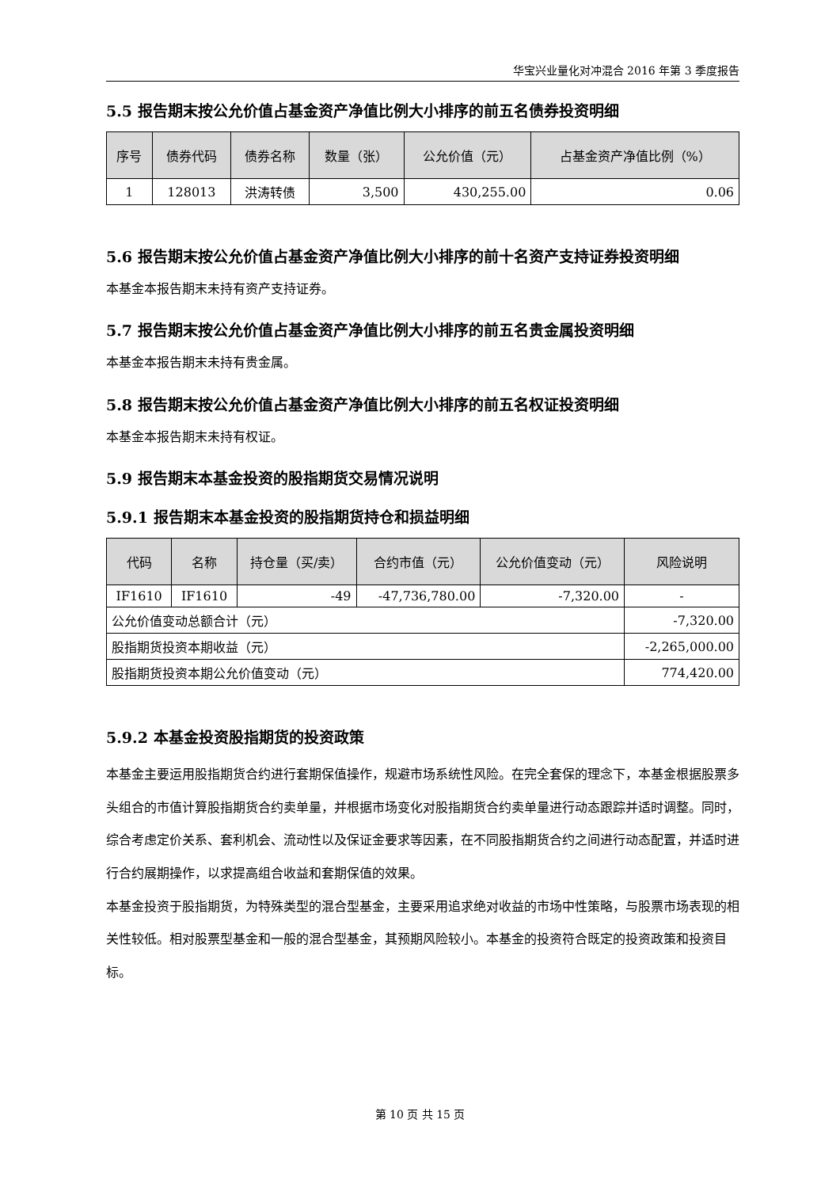华宝兴业量化对冲混合 2016 年第 3 季度报告
5.5 报告期末按公允价值占基金资产净值比例大小排序的前五名债券投资明细
| 序号 | 债券代码 | 债券名称 | 数量（张） | 公允价值（元） | 占基金资产净值比例（%） |
| --- | --- | --- | --- | --- | --- |
| 1 | 128013 | 洪涛转债 | 3,500 | 430,255.00 | 0.06 |
5.6 报告期末按公允价值占基金资产净值比例大小排序的前十名资产支持证券投资明细
本基金本报告期末未持有资产支持证券。
5.7 报告期末按公允价值占基金资产净值比例大小排序的前五名贵金属投资明细
本基金本报告期末未持有贵金属。
5.8 报告期末按公允价值占基金资产净值比例大小排序的前五名权证投资明细
本基金本报告期末未持有权证。
5.9 报告期末本基金投资的股指期货交易情况说明
5.9.1 报告期末本基金投资的股指期货持仓和损益明细
| 代码 | 名称 | 持仓量（买/卖） | 合约市值（元） | 公允价值变动（元） | 风险说明 |
| --- | --- | --- | --- | --- | --- |
| IF1610 | IF1610 | -49 | -47,736,780.00 | -7,320.00 | - |
| 公允价值变动总额合计（元） | | | | | -7,320.00 |
| 股指期货投资本期收益（元） | | | | | -2,265,000.00 |
| 股指期货投资本期公允价值变动（元） | | | | | 774,420.00 |
5.9.2 本基金投资股指期货的投资政策
本基金主要运用股指期货合约进行套期保值操作，规避市场系统性风险。在完全套保的理念下，本基金根据股票多头组合的市值计算股指期货合约卖单量，并根据市场变化对股指期货合约卖单量进行动态跟踪并适时调整。同时，综合考虑定价关系、套利机会、流动性以及保证金要求等因素，在不同股指期货合约之间进行动态配置，并适时进行合约展期操作，以求提高组合收益和套期保值的效果。
本基金投资于股指期货，为特殊类型的混合型基金，主要采用追求绝对收益的市场中性策略，与股票市场表现的相关性较低。相对股票型基金和一般的混合型基金，其预期风险较小。本基金的投资符合既定的投资政策和投资目标。
第 10 页 共 15 页